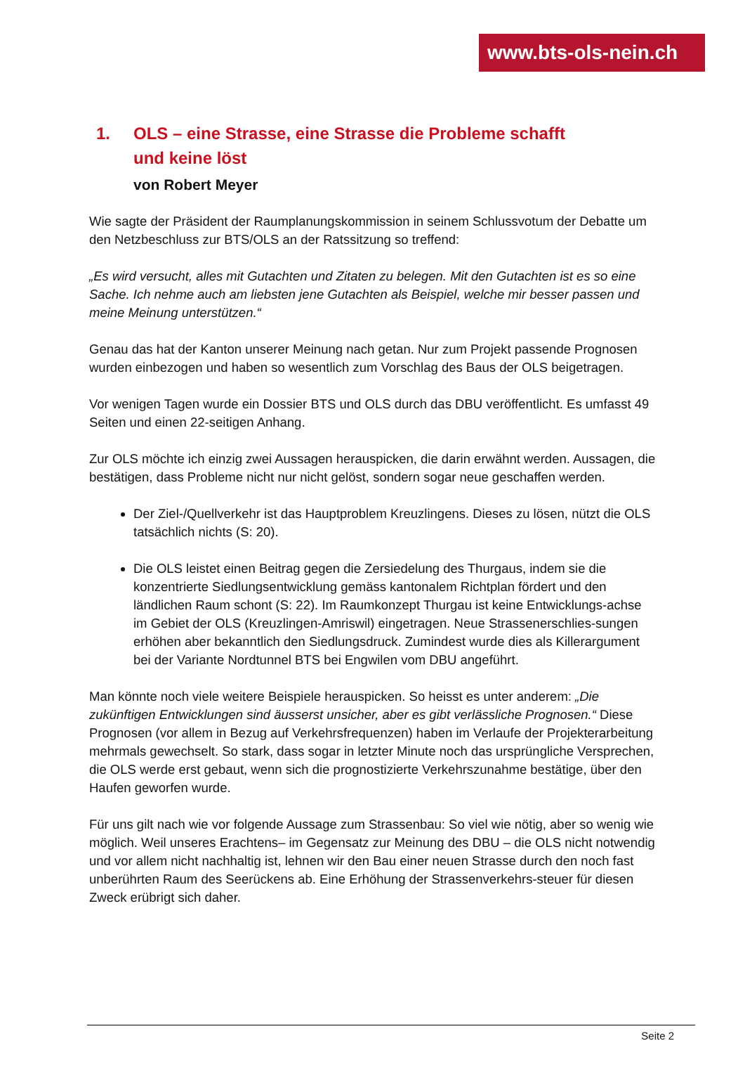www.bts-ols-nein.ch
1. OLS – eine Strasse, eine Strasse die Probleme schafft
und keine löst
von Robert Meyer
Wie sagte der Präsident der Raumplanungskommission in seinem Schlussvotum der Debatte um den Netzbeschluss zur BTS/OLS an der Ratssitzung so treffend:
„Es wird versucht, alles mit Gutachten und Zitaten zu belegen. Mit den Gutachten ist es so eine Sache. Ich nehme auch am liebsten jene Gutachten als Beispiel, welche mir besser passen und meine Meinung unterstützen.“
Genau das hat der Kanton unserer Meinung nach getan. Nur zum Projekt passende Prognosen wurden einbezogen und haben so wesentlich zum Vorschlag des Baus der OLS beigetragen.
Vor wenigen Tagen wurde ein Dossier BTS und OLS durch das DBU veröffentlicht. Es umfasst 49 Seiten und einen 22-seitigen Anhang.
Zur OLS möchte ich einzig zwei Aussagen herauspicken, die darin erwähnt werden. Aussagen, die bestätigen, dass Probleme nicht nur nicht gelöst, sondern sogar neue geschaffen werden.
Der Ziel-/Quellverkehr ist das Hauptproblem Kreuzlingens. Dieses zu lösen, nützt die OLS tatsächlich nichts (S: 20).
Die OLS leistet einen Beitrag gegen die Zersiedelung des Thurgaus, indem sie die konzentrierte Siedlungsentwicklung gemäss kantonalem Richtplan fördert und den ländlichen Raum schont (S: 22). Im Raumkonzept Thurgau ist keine Entwicklungs-achse im Gebiet der OLS (Kreuzlingen-Amriswil) eingetragen. Neue Strassenerschlies-sungen erhöhen aber bekanntlich den Siedlungsdruck. Zumindest wurde dies als Killerargument bei der Variante Nordtunnel BTS bei Engwilen vom DBU angeführt.
Man könnte noch viele weitere Beispiele herauspicken. So heisst es unter anderem: „Die zukünftigen Entwicklungen sind äusserst unsicher, aber es gibt verlässliche Prognosen.“ Diese Prognosen (vor allem in Bezug auf Verkehrsfrequenzen) haben im Verlaufe der Projekterarbeitung mehrmals gewechselt. So stark, dass sogar in letzter Minute noch das ursprüngliche Versprechen, die OLS werde erst gebaut, wenn sich die prognostizierte Verkehrszunahme bestätige, über den Haufen geworfen wurde.
Für uns gilt nach wie vor folgende Aussage zum Strassenbau: So viel wie nötig, aber so wenig wie möglich. Weil unseres Erachtens– im Gegensatz zur Meinung des DBU – die OLS nicht notwendig und vor allem nicht nachhaltig ist, lehnen wir den Bau einer neuen Strasse durch den noch fast unberührten Raum des Seerückens ab. Eine Erhöhung der Strassenverkehrs-steuer für diesen Zweck erübrigt sich daher.
Seite 2